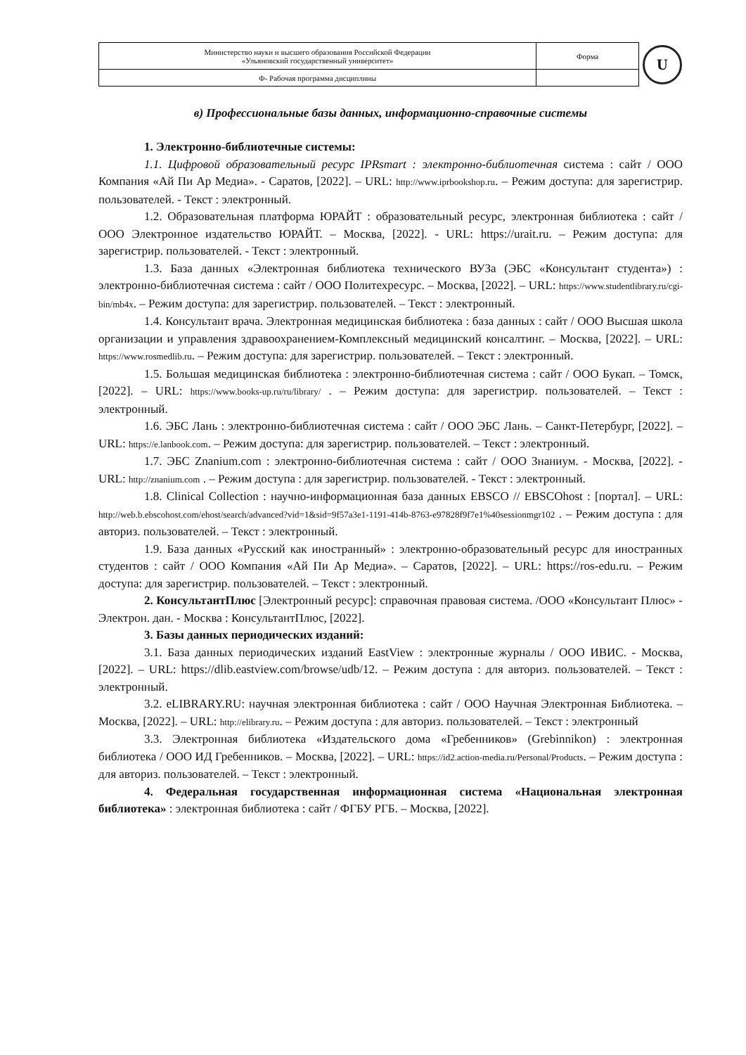| Министерство науки и высшего образования Российской Федерации «Ульяновский государственный университет» | Форма | U |
| Ф- Рабочая программа дисциплины | | |
в) Профессиональные базы данных, информационно-справочные системы
1. Электронно-библиотечные системы:
1.1. Цифровой образовательный ресурс IPRsmart : электронно-библиотечная система : сайт / ООО Компания «Ай Пи Ар Медиа». - Саратов, [2022]. – URL: http://www.iprbookshop.ru. – Режим доступа: для зарегистрир. пользователей. - Текст : электронный.
1.2. Образовательная платформа ЮРАЙТ : образовательный ресурс, электронная библиотека : сайт / ООО Электронное издательство ЮРАЙТ. – Москва, [2022]. - URL: https://urait.ru. – Режим доступа: для зарегистрир. пользователей. - Текст : электронный.
1.3. База данных «Электронная библиотека технического ВУЗа (ЭБС «Консультант студента») : электронно-библиотечная система : сайт / ООО Политехресурс. – Москва, [2022]. – URL: https://www.studentlibrary.ru/cgi-bin/mb4x. – Режим доступа: для зарегистрир. пользователей. – Текст : электронный.
1.4. Консультант врача. Электронная медицинская библиотека : база данных : сайт / ООО Высшая школа организации и управления здравоохранением-Комплексный медицинский консалтинг. – Москва, [2022]. – URL: https://www.rosmedlib.ru. – Режим доступа: для зарегистрир. пользователей. – Текст : электронный.
1.5. Большая медицинская библиотека : электронно-библиотечная система : сайт / ООО Букап. – Томск, [2022]. – URL: https://www.books-up.ru/ru/library/ . – Режим доступа: для зарегистрир. пользователей. – Текст : электронный.
1.6. ЭБС Лань : электронно-библиотечная система : сайт / ООО ЭБС Лань. – Санкт-Петербург, [2022]. – URL: https://e.lanbook.com. – Режим доступа: для зарегистрир. пользователей. – Текст : электронный.
1.7. ЭБС Znanium.com : электронно-библиотечная система : сайт / ООО Знаниум. - Москва, [2022]. - URL: http://znanium.com . – Режим доступа : для зарегистрир. пользователей. - Текст : электронный.
1.8. Clinical Collection : научно-информационная база данных EBSCO // EBSCOhost : [портал]. – URL: http://web.b.ebscohost.com/ehost/search/advanced?vid=1&sid=9f57a3e1-1191-414b-8763-e97828f9f7e1%40sessionmgr102 . – Режим доступа : для авториз. пользователей. – Текст : электронный.
1.9. База данных «Русский как иностранный» : электронно-образовательный ресурс для иностранных студентов : сайт / ООО Компания «Ай Пи Ар Медиа». – Саратов, [2022]. – URL: https://ros-edu.ru. – Режим доступа: для зарегистрир. пользователей. – Текст : электронный.
2. КонсультантПлюс [Электронный ресурс]: справочная правовая система. /ООО «Консультант Плюс» - Электрон. дан. - Москва : КонсультантПлюс, [2022].
3. Базы данных периодических изданий:
3.1. База данных периодических изданий EastView : электронные журналы / ООО ИВИС. - Москва, [2022]. – URL: https://dlib.eastview.com/browse/udb/12. – Режим доступа : для авториз. пользователей. – Текст : электронный.
3.2. eLIBRARY.RU: научная электронная библиотека : сайт / ООО Научная Электронная Библиотека. – Москва, [2022]. – URL: http://elibrary.ru. – Режим доступа : для авториз. пользователей. – Текст : электронный
3.3. Электронная библиотека «Издательского дома «Гребенников» (Grebinnikon) : электронная библиотека / ООО ИД Гребенников. – Москва, [2022]. – URL: https://id2.action-media.ru/Personal/Products. – Режим доступа : для авториз. пользователей. – Текст : электронный.
4. Федеральная государственная информационная система «Национальная электронная библиотека» : электронная библиотека : сайт / ФГБУ РГБ. – Москва, [2022].